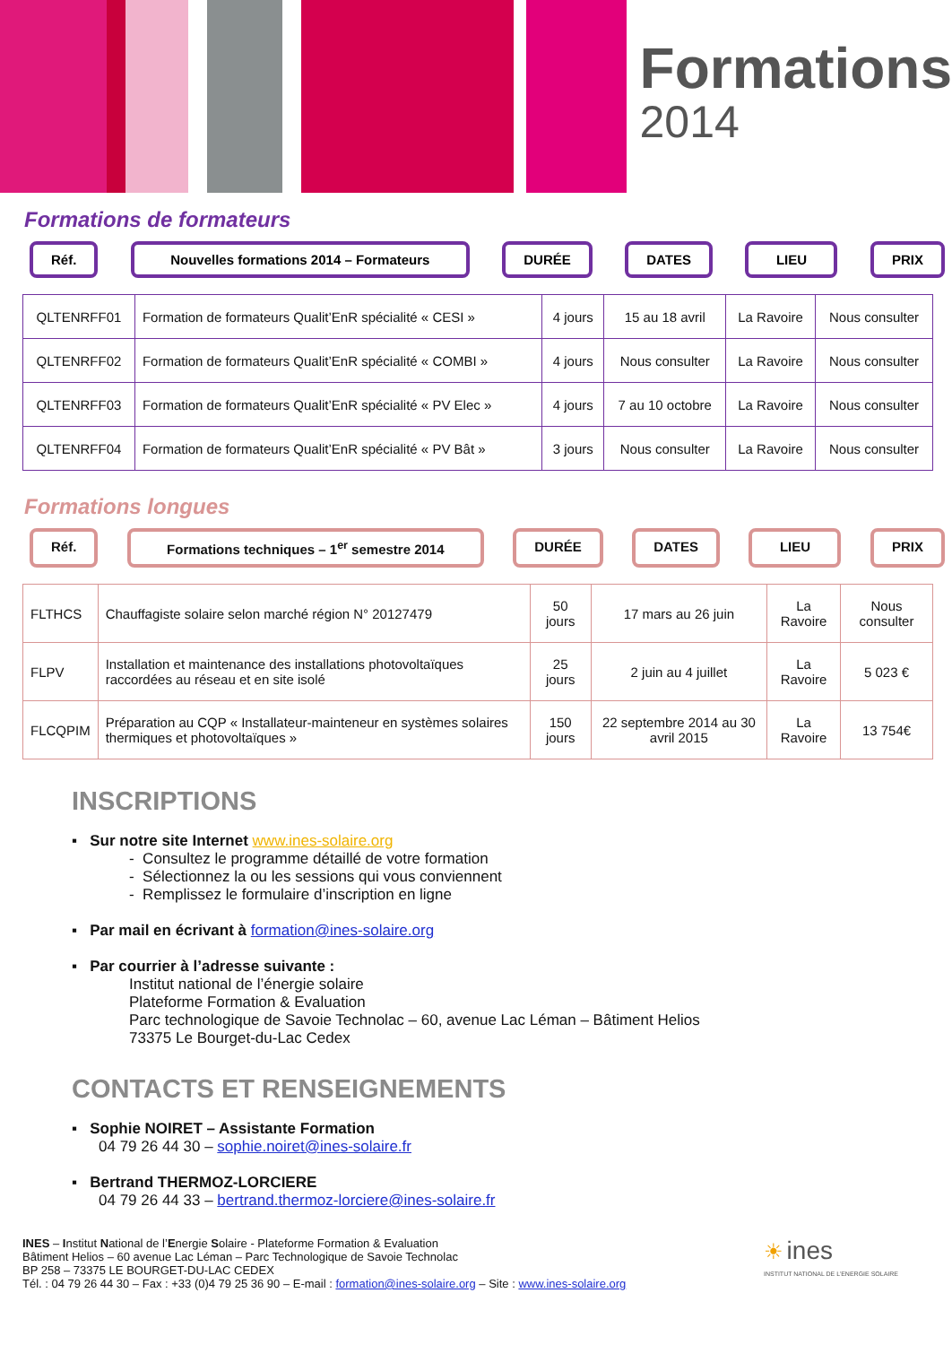Formations
2014
Formations de formateurs
Réf. Nouvelles formations 2014 – Formateurs
DURÉE DATES LIEU PRIX
| QLTENRFF01 | Formation de formateurs Qualit’EnR spécialité « CESI » | 4 jours | 15 au 18 avril | La Ravoire | Nous consulter |
| QLTENRFF02 | Formation de formateurs Qualit’EnR spécialité « COMBI » | 4 jours | Nous consulter | La Ravoire | Nous consulter |
| QLTENRFF03 | Formation de formateurs Qualit’EnR spécialité « PV Elec » | 4 jours | 7 au 10 octobre | La Ravoire | Nous consulter |
| QLTENRFF04 | Formation de formateurs Qualit’EnR spécialité « PV Bât » | 3 jours | Nous consulter | La Ravoire | Nous consulter |
Formations longues
Réf. Formations techniques – 1<sup>er</sup> semestre 2014
DURÉE DATES LIEU PRIX
| FLTHCS | Chauffagiste solaire selon marché région N° 20127479 | 50 jours | 17 mars au 26 juin | La Ravoire | Nous consulter |
| FLPV | Installation et maintenance des installations photovoltaïques raccordées au réseau et en site isolé | 25 jours | 2 juin au 4 juillet | La Ravoire | 5 023 € |
| FLCQPIM | Préparation au CQP « Installateur-mainteneur en systèmes solaires thermiques et photovoltaïques » | 150 jours | 22 septembre 2014 au 30 avril 2015 | La Ravoire | 13 754€ |
INSCRIPTIONS
▪ Sur notre site Internet www.ines-solaire.org
- Consultez le programme détaillé de votre formation
- Sélectionnez la ou les sessions qui vous conviennent
- Remplissez le formulaire d’inscription en ligne
▪ Par mail en écrivant à formation@ines-solaire.org
▪ Par courrier à l’adresse suivante :
Institut national de l’énergie solaire
Plateforme Formation & Evaluation
Parc technologique de Savoie Technolac – 60, avenue Lac Léman – Bâtiment Helios
73375 Le Bourget-du-Lac Cedex
CONTACTS ET RENSEIGNEMENTS
▪ Sophie NOIRET – Assistante Formation
04 79 26 44 30 – sophie.noiret@ines-solaire.fr
▪ Bertrand THERMOZ-LORCIERE
04 79 26 44 33 – bertrand.thermoz-lorciere@ines-solaire.fr
INES – Institut National de l’Energie Solaire - Plateforme Formation & Evaluation
Bâtiment Helios – 60 avenue Lac Léman – Parc Technologique de Savoie Technolac
BP 258 – 73375 LE BOURGET-DU-LAC CEDEX
Tél. : 04 79 26 44 30 – Fax : +33 (0)4 79 25 36 90 – E-mail : formation@ines-solaire.org – Site : www.ines-solaire.org
☀ ines
INSTITUT NATIONAL DE L’ENERGIE SOLAIRE